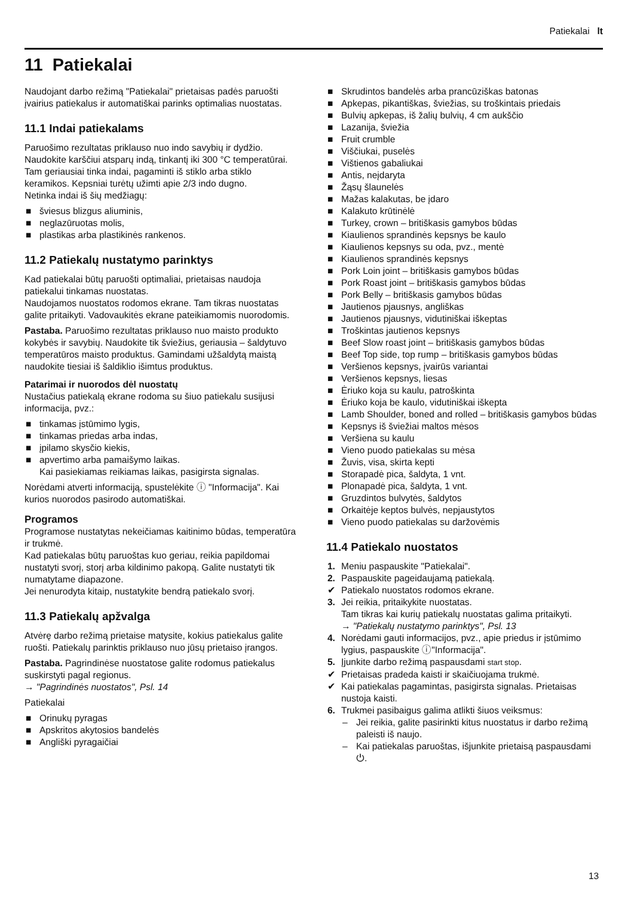Patiekalai lt
11 Patiekalai
Naudojant darbo režimą "Patiekalai" prietaisas padės paruošti įvairius patiekalus ir automatiškai parinks optimalias nuostatas.
11.1 Indai patiekalams
Paruošimo rezultatas priklauso nuo indo savybių ir dydžio.
Naudokite karščiui atsparų indą, tinkantį iki 300 °C temperatūrai. Tam geriausiai tinka indai, pagaminti iš stiklo arba stiklo keramikos. Kepsniai turėtų užimti apie 2/3 indo dugno.
Netinka indai iš šių medžiagų:
■ šviesus blizgus aliuminis,
■ neglazūruotas molis,
■ plastikas arba plastikinės rankenos.
11.2 Patiekalų nustatymo parinktys
Kad patiekalai būtų paruošti optimaliai, prietaisas naudoja patiekalui tinkamas nuostatas.
Naudojamos nuostatos rodomos ekrane. Tam tikras nuostatas galite pritaikyti. Vadovaukitės ekrane pateikiamomis nuorodomis.
Pastaba. Paruošimo rezultatas priklauso nuo maisto produkto kokybės ir savybių. Naudokite tik šviežius, geriausia – šaldytuvo temperatūros maisto produktus. Gamindami užšaldytą maistą naudokite tiesiai iš šaldiklio išimtus produktus.
Patarimai ir nuorodos dėl nuostatų
Nustačius patiekalą ekrane rodoma su šiuo patiekalu susijusi informacija, pvz.:
■ tinkamas įstūmimo lygis,
■ tinkamas priedas arba indas,
■ įpilamo skysčio kiekis,
■ apvertimo arba pamaišymo laikas.
Kai pasiekiamas reikiamas laikas, pasigirsta signalas.
Norėdami atverti informaciją, spustelėkite ⓘ "Informacija". Kai kurios nuorodos pasirodo automatiškai.
Programos
Programose nustatytas nekeičiamas kaitinimo būdas, temperatūra ir trukmė.
Kad patiekalas būtų paruoštas kuo geriau, reikia papildomai nustatyti svorį, storį arba kildinimo pakopą. Galite nustatyti tik numatytame diapazone.
Jei nenurodyta kitaip, nustatykite bendrą patiekalo svorį.
11.3 Patiekalų apžvalga
Atvėrę darbo režimą prietaise matysite, kokius patiekalus galite ruošti. Patiekalų parinktis priklauso nuo jūsų prietaiso įrangos.
Pastaba. Pagrindinėse nuostatose galite rodomus patiekalus suskirstyti pagal regionus.
→ "Pagrindinės nuostatos", Psl. 14
Patiekalai
■ Orinukų pyragas
■ Apskritos akytosios bandelės
■ Angliški pyragaičiai
■ Skrudintos bandelės arba prancūziškas batonas
■ Apkepas, pikantiškas, šviežias, su troškintais priedais
■ Bulvių apkepas, iš žalių bulvių, 4 cm aukščio
■ Lazanija, šviežia
■ Fruit crumble
■ Viščiukai, puselės
■ Vištienos gabaliukai
■ Antis, neįdaryta
■ Žąsų šlaunelės
■ Mažas kalakutas, be įdaro
■ Kalakuto krūtinėlė
■ Turkey, crown – britiškasis gamybos būdas
■ Kiaulienos sprandinės kepsnys be kaulo
■ Kiaulienos kepsnys su oda, pvz., mentė
■ Kiaulienos sprandinės kepsnys
■ Pork Loin joint – britiškasis gamybos būdas
■ Pork Roast joint – britiškasis gamybos būdas
■ Pork Belly – britiškasis gamybos būdas
■ Jautienos pjausnys, angliškas
■ Jautienos pjausnys, vidutiniškai iškeptas
■ Troškintas jautienos kepsnys
■ Beef Slow roast joint – britiškasis gamybos būdas
■ Beef Top side, top rump – britiškasis gamybos būdas
■ Veršienos kepsnys, įvairūs variantai
■ Veršienos kepsnys, liesas
■ Ėriuko koja su kaulu, patroškinta
■ Ėriuko koja be kaulo, vidutiniškai iškepta
■ Lamb Shoulder, boned and rolled – britiškasis gamybos būdas
■ Kepsnys iš šviežiai maltos mėsos
■ Veršiena su kaulu
■ Vieno puodo patiekalas su mėsa
■ Žuvis, visa, skirta kepti
■ Storapadė pica, šaldyta, 1 vnt.
■ Plonapadė pica, šaldyta, 1 vnt.
■ Gruzdintos bulvytės, šaldytos
■ Orkaitėje keptos bulvės, nepjaustytos
■ Vieno puodo patiekalas su daržovėmis
11.4 Patiekalo nuostatos
1. Meniu paspauskite "Patiekalai".
2. Paspauskite pageidaujamą patiekalą.
✔ Patiekalo nuostatos rodomos ekrane.
3. Jei reikia, pritaikykite nuostatas.
Tam tikras kai kurių patiekalų nuostatas galima pritaikyti.
→ "Patiekalų nustatymo parinktys", Psl. 13
4. Norėdami gauti informacijos, pvz., apie priedus ir įstūmimo lygius, paspauskite ⓘ"Informacija".
5. Įjunkite darbo režimą paspausdami start stop.
✔ Prietaisas pradeda kaisti ir skaičiuojama trukmė.
✔ Kai patiekalas pagamintas, pasigirsta signalas. Prietaisas nustoja kaisti.
6. Trukmei pasibaigus galima atlikti šiuos veiksmus:
– Jei reikia, galite pasirinkti kitus nuostatus ir darbo režimą paleisti iš naujo.
– Kai patiekalas paruoštas, išjunkite prietaisą paspausdami ⏻.
13